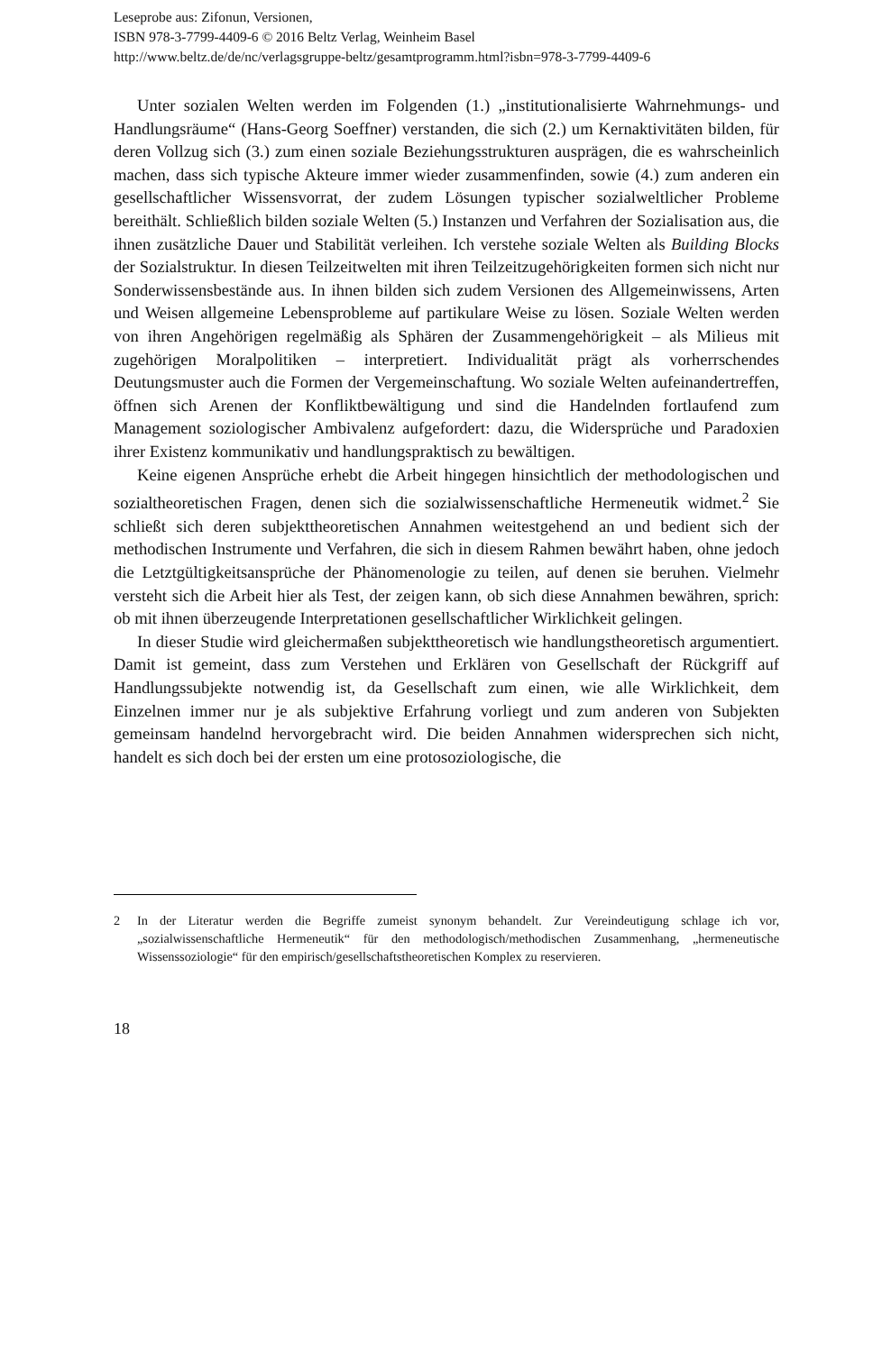Leseprobe aus: Zifonun, Versionen,
ISBN 978-3-7799-4409-6 © 2016 Beltz Verlag, Weinheim Basel
http://www.beltz.de/de/nc/verlagsgruppe-beltz/gesamtprogramm.html?isbn=978-3-7799-4409-6
Unter sozialen Welten werden im Folgenden (1.) „institutionalisierte Wahrnehmungs- und Handlungsräume“ (Hans-Georg Soeffner) verstanden, die sich (2.) um Kernaktivitäten bilden, für deren Vollzug sich (3.) zum einen soziale Beziehungsstrukturen ausprägen, die es wahrscheinlich machen, dass sich typische Akteure immer wieder zusammenfinden, sowie (4.) zum anderen ein gesellschaftlicher Wissensvorrat, der zudem Lösungen typischer sozialweltlicher Probleme bereithält. Schließlich bilden soziale Welten (5.) Instanzen und Verfahren der Sozialisation aus, die ihnen zusätzliche Dauer und Stabilität verleihen. Ich verstehe soziale Welten als Building Blocks der Sozialstruktur. In diesen Teilzeitwelten mit ihren Teilzeitzugehörigkeiten formen sich nicht nur Sonderwissensbestände aus. In ihnen bilden sich zudem Versionen des Allgemeinwissens, Arten und Weisen allgemeine Lebensprobleme auf partikulare Weise zu lösen. Soziale Welten werden von ihren Angehörigen regelmäßig als Sphären der Zusammengehörigkeit – als Milieus mit zugehörigen Moralpolitiken – interpretiert. Individualität prägt als vorherrschendes Deutungsmuster auch die Formen der Vergemeinschaftung. Wo soziale Welten aufeinandertreffen, öffnen sich Arenen der Konfliktbewältigung und sind die Handelnden fortlaufend zum Management soziologischer Ambivalenz aufgefordert: dazu, die Widersprüche und Paradoxien ihrer Existenz kommunikativ und handlungspraktisch zu bewältigen.
Keine eigenen Ansprüche erhebt die Arbeit hingegen hinsichtlich der methodologischen und sozialtheoretischen Fragen, denen sich die sozialwissenschaftliche Hermeneutik widmet.<sup>2</sup> Sie schließt sich deren subjekttheoretischen Annahmen weitestgehend an und bedient sich der methodischen Instrumente und Verfahren, die sich in diesem Rahmen bewährt haben, ohne jedoch die Letztgültigkeitsansprüche der Phänomenologie zu teilen, auf denen sie beruhen. Vielmehr versteht sich die Arbeit hier als Test, der zeigen kann, ob sich diese Annahmen bewähren, sprich: ob mit ihnen überzeugende Interpretationen gesellschaftlicher Wirklichkeit gelingen.
In dieser Studie wird gleichermaßen subjekttheoretisch wie handlungstheoretisch argumentiert. Damit ist gemeint, dass zum Verstehen und Erklären von Gesellschaft der Rückgriff auf Handlungssubjekte notwendig ist, da Gesellschaft zum einen, wie alle Wirklichkeit, dem Einzelnen immer nur je als subjektive Erfahrung vorliegt und zum anderen von Subjekten gemeinsam handelnd hervorgebracht wird. Die beiden Annahmen widersprechen sich nicht, handelt es sich doch bei der ersten um eine protosoziologische, die
2 In der Literatur werden die Begriffe zumeist synonym behandelt. Zur Vereindeutigung schlage ich vor, „sozialwissenschaftliche Hermeneutik“ für den methodologisch/methodischen Zusammenhang, „hermeneutische Wissenssoziologie“ für den empirisch/gesellschaftstheoretischen Komplex zu reservieren.
18